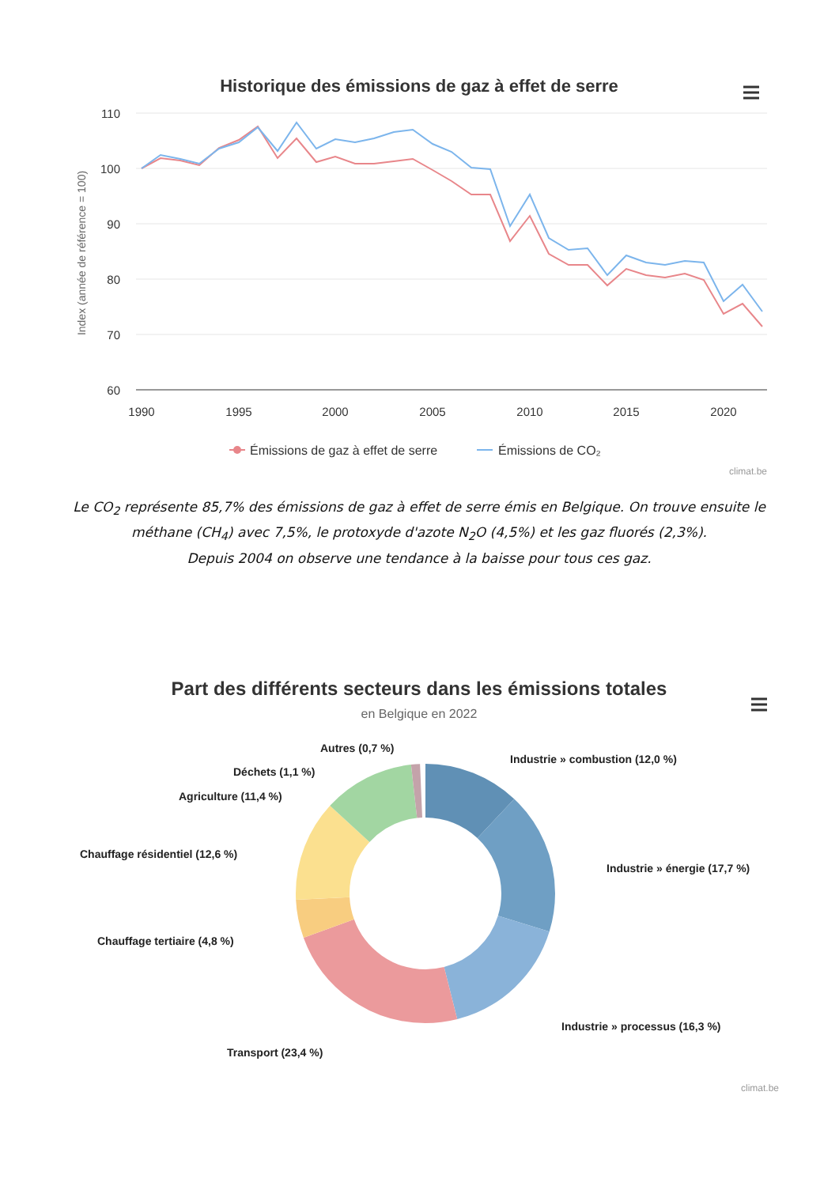Historique des émissions de gaz à effet de serre
110
100
90
80
70
60
1990
1995
2000
2005
2010
2015
2020
Index (année de référence = 100)
Émissions de gaz à effet de serre
Émissions de CO₂
climat.be
Le CO<sub>2</sub> représente 85,7% des émissions de gaz à effet de serre émis en Belgique. On trouve ensuite le méthane (CH<sub>4</sub>) avec 7,5%, le protoxyde d'azote N<sub>2</sub>O (4,5%) et les gaz fluorés (2,3%).
Depuis 2004 on observe une tendance à la baisse pour tous ces gaz.
Part des différents secteurs dans les émissions totales
en Belgique en 2022
Autres (0,7 %)
Déchets (1,1 %)
Agriculture (11,4 %)
Chauffage résidentiel (12,6 %)
Chauffage tertiaire (4,8 %)
Transport (23,4 %)
Industrie » combustion (12,0 %)
Industrie » énergie (17,7 %)
Industrie » processus (16,3 %)
climat.be